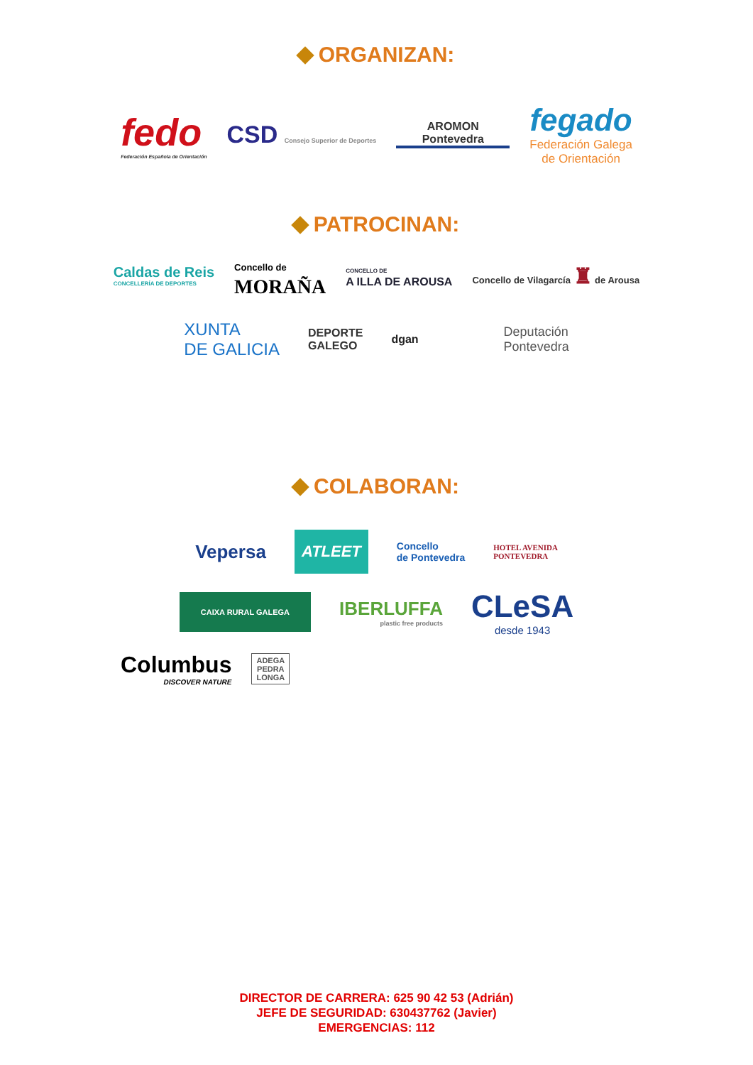ORGANIZAN:
fedo
Federación Española de Orientación
CSD Consejo Superior de Deportes
AROMON
Pontevedra
fegado
Federación Galega
de Orientación
PATROCINAN:
Caldas de Reis
CONCELLERÍA DE DEPORTES
Concello de
MORAÑA
CONCELLO DE
A ILLA DE AROUSA
Concello de Vilagarcía ♜ de Arousa
XUNTA
DE GALICIA
DEPORTE
GALEGO
dgan
Deputación
Pontevedra
COLABORAN:
Vepersa
ATLEET
Concello
de Pontevedra
HOTEL AVENIDA
PONTEVEDRA
CAIXA RURAL GALEGA
IBERLUFFA
plastic free products
CLeSA
desde 1943
Columbus
DISCOVER NATURE
ADEGA
PEDRA
LONGA
DIRECTOR DE CARRERA: 625 90 42 53 (Adrián)
JEFE DE SEGURIDAD: 630437762 (Javier)
EMERGENCIAS: 112